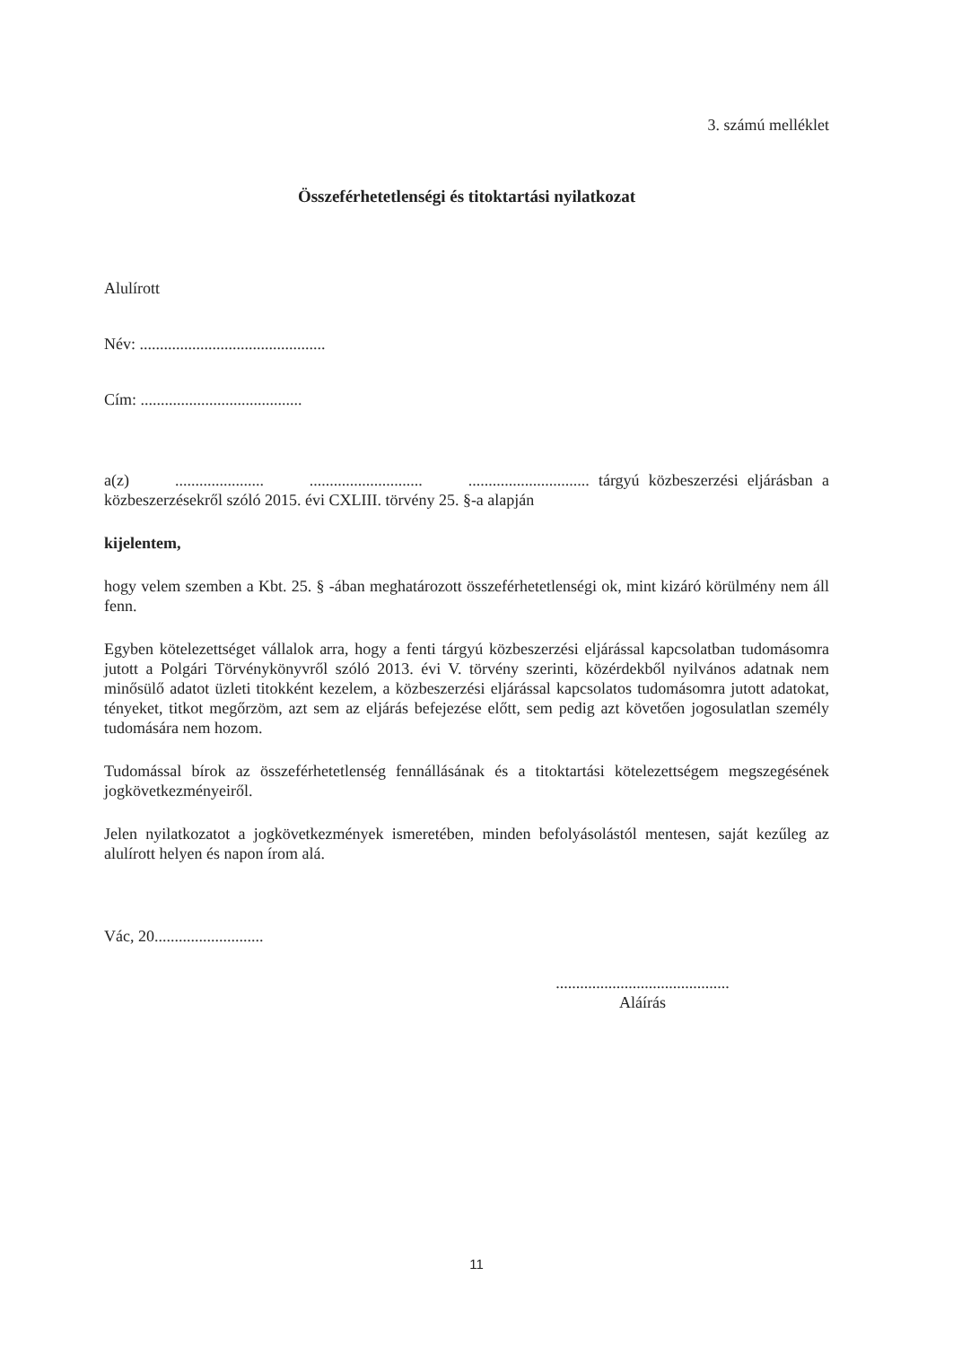3. számú melléklet
Összeférhetetlenségi és titoktartási nyilatkozat
Alulírott
Név: ..............................................
Cím: ........................................
a(z) ...................... ............................ .............................. tárgyú közbeszerzési eljárásban a közbeszerzésekről szóló 2015. évi CXLIII. törvény 25. §-a alapján
kijelentem,
hogy velem szemben a Kbt. 25. § -ában meghatározott összeférhetetlenségi ok, mint kizáró körülmény nem áll fenn.
Egyben kötelezettséget vállalok arra, hogy a fenti tárgyú közbeszerzési eljárással kapcsolatban tudomásomra jutott a Polgári Törvénykönyvről szóló 2013. évi V. törvény szerinti, közérdekből nyilvános adatnak nem minősülő adatot üzleti titokként kezelem, a közbeszerzési eljárással kapcsolatos tudomásomra jutott adatokat, tényeket, titkot megőrzöm, azt sem az eljárás befejezése előtt, sem pedig azt követően jogosulatlan személy tudomására nem hozom.
Tudomással bírok az összeférhetetlenség fennállásának és a titoktartási kötelezettségem megszegésének jogkövetkezményeiről.
Jelen nyilatkozatot a jogkövetkezmények ismeretében, minden befolyásolástól mentesen, saját kezűleg az alulírott helyen és napon írom alá.
Vác, 20...........................
...........................................
Aláírás
11